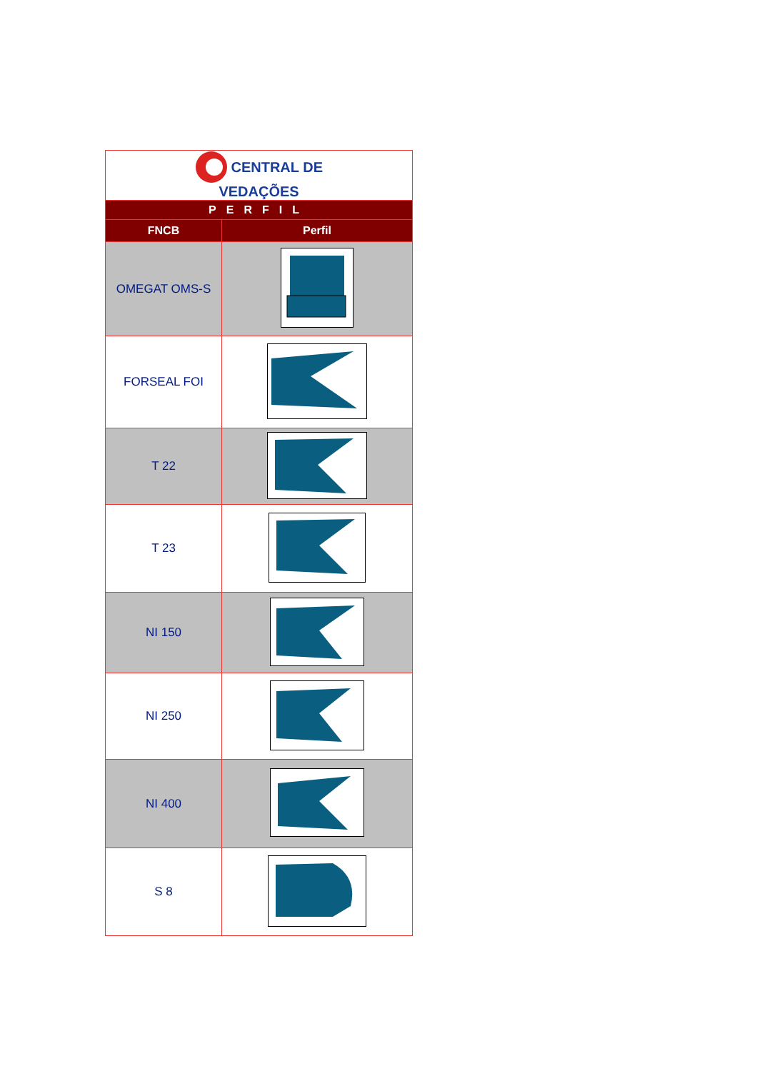| CENTRAL DE VEDAÇÕES | |
| PERFIL | |
| FNCB | Perfil |
| OMEGAT OMS-S | |
| FORSEAL FOI | |
| T 22 | |
| T 23 | |
| NI 150 | |
| NI 250 | |
| NI 400 | |
| S 8 | |